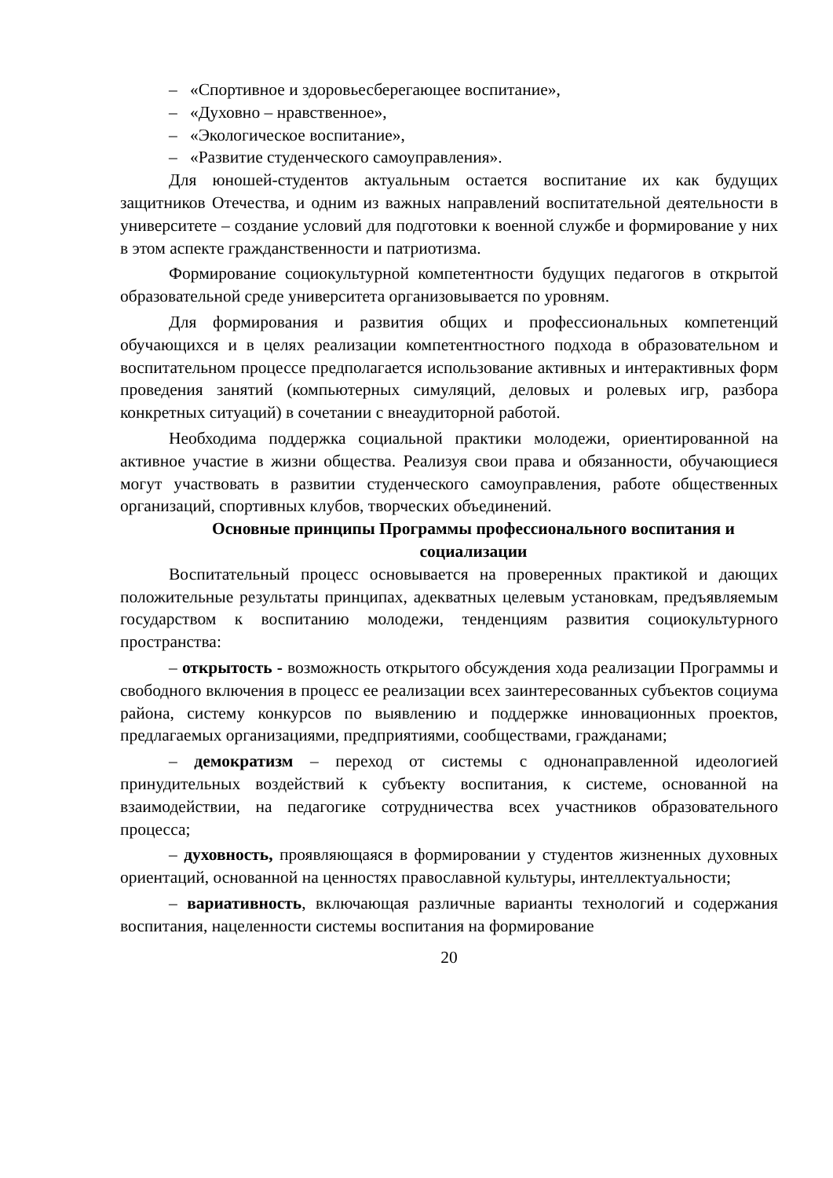– «Спортивное и здоровьесберегающее воспитание»,
– «Духовно – нравственное»,
– «Экологическое воспитание»,
– «Развитие студенческого самоуправления».
Для юношей-студентов актуальным остается воспитание их как будущих защитников Отечества, и одним из важных направлений воспитательной деятельности в университете – создание условий для подготовки к военной службе и формирование у них в этом аспекте гражданственности и патриотизма.
Формирование социокультурной компетентности будущих педагогов в открытой образовательной среде университета организовывается по уровням.
Для формирования и развития общих и профессиональных компетенций обучающихся и в целях реализации компетентностного подхода в образовательном и воспитательном процессе предполагается использование активных и интерактивных форм проведения занятий (компьютерных симуляций, деловых и ролевых игр, разбора конкретных ситуаций) в сочетании с внеаудиторной работой.
Необходима поддержка социальной практики молодежи, ориентированной на активное участие в жизни общества. Реализуя свои права и обязанности, обучающиеся могут участвовать в развитии студенческого самоуправления, работе общественных организаций, спортивных клубов, творческих объединений.
Основные принципы Программы профессионального воспитания и социализации
Воспитательный процесс основывается на проверенных практикой и дающих положительные результаты принципах, адекватных целевым установкам, предъявляемым государством к воспитанию молодежи, тенденциям развития социокультурного пространства:
– открытость - возможность открытого обсуждения хода реализации Программы и свободного включения в процесс ее реализации всех заинтересованных субъектов социума района, систему конкурсов по выявлению и поддержке инновационных проектов, предлагаемых организациями, предприятиями, сообществами, гражданами;
– демократизм – переход от системы с однонаправленной идеологией принудительных воздействий к субъекту воспитания, к системе, основанной на взаимодействии, на педагогике сотрудничества всех участников образовательного процесса;
– духовность, проявляющаяся в формировании у студентов жизненных духовных ориентаций, основанной на ценностях православной культуры, интеллектуальности;
– вариативность, включающая различные варианты технологий и содержания воспитания, нацеленности системы воспитания на формирование
20